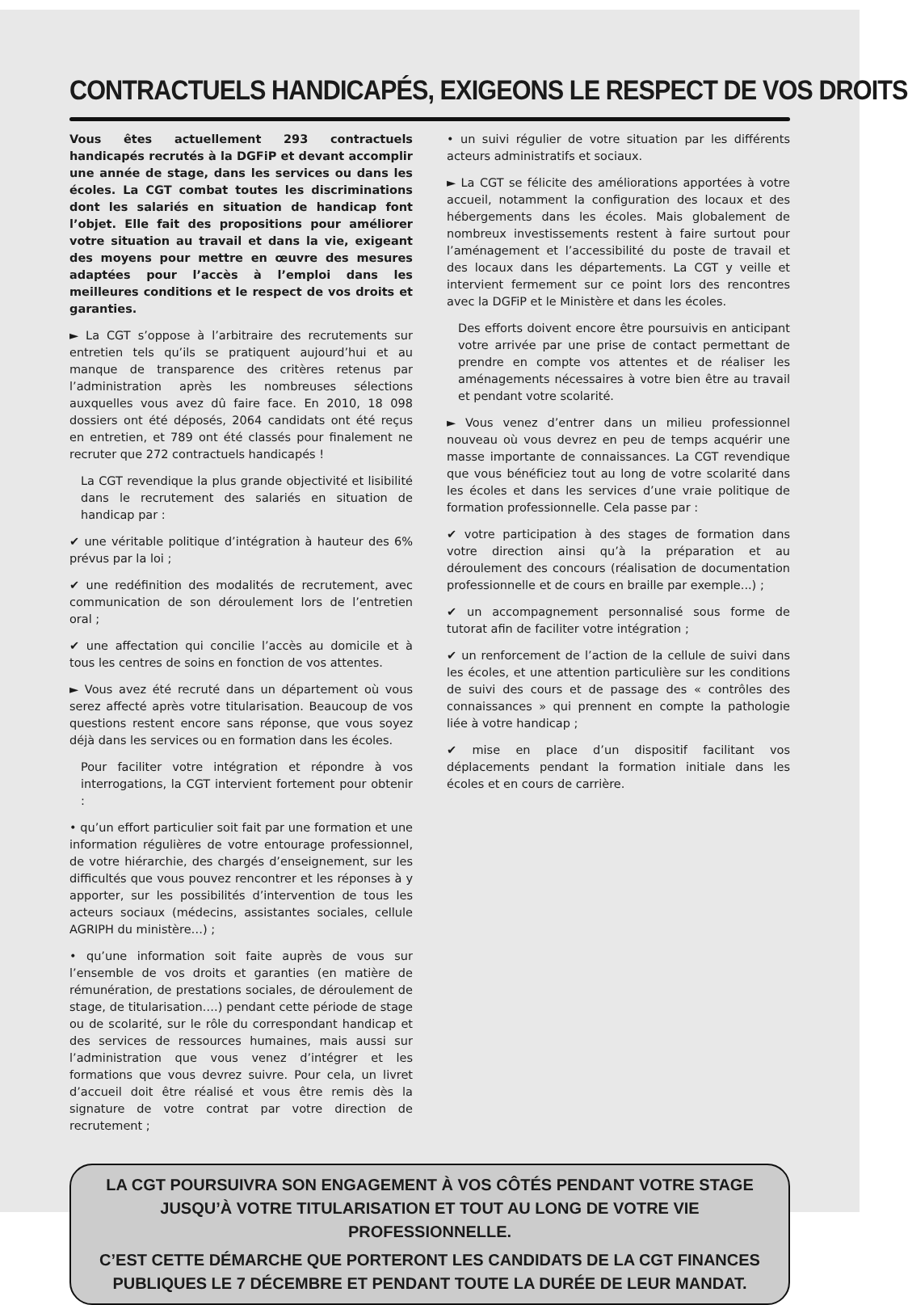CONTRACTUELS HANDICAPÉS, EXIGEONS LE RESPECT DE VOS DROITS
Vous êtes actuellement 293 contractuels handicapés recrutés à la DGFiP et devant accomplir une année de stage, dans les services ou dans les écoles. La CGT combat toutes les discriminations dont les salariés en situation de handicap font l’objet. Elle fait des propositions pour améliorer votre situation au travail et dans la vie, exigeant des moyens pour mettre en œuvre des mesures adaptées pour l’accès à l’emploi dans les meilleures conditions et le respect de vos droits et garanties.
► La CGT s’oppose à l’arbitraire des recrutements sur entretien tels qu’ils se pratiquent aujourd’hui et au manque de transparence des critères retenus par l’administration après les nombreuses sélections auxquelles vous avez dû faire face. En 2010, 18 098 dossiers ont été déposés, 2064 candidats ont été reçus en entretien, et 789 ont été classés pour finalement ne recruter que 272 contractuels handicapés !
La CGT revendique la plus grande objectivité et lisibilité dans le recrutement des salariés en situation de handicap par :
✔ une véritable politique d’intégration à hauteur des 6% prévus par la loi ;
✔ une redéfinition des modalités de recrutement, avec communication de son déroulement lors de l’entretien oral ;
✔ une affectation qui concilie l’accès au domicile et à tous les centres de soins en fonction de vos attentes.
► Vous avez été recruté dans un département où vous serez affecté après votre titularisation. Beaucoup de vos questions restent encore sans réponse, que vous soyez déjà dans les services ou en formation dans les écoles.
Pour faciliter votre intégration et répondre à vos interrogations, la CGT intervient fortement pour obtenir :
• qu’un effort particulier soit fait par une formation et une information régulières de votre entourage professionnel, de votre hiérarchie, des chargés d’enseignement, sur les difficultés que vous pouvez rencontrer et les réponses à y apporter, sur les possibilités d’intervention de tous les acteurs sociaux (médecins, assistantes sociales, cellule AGRIPH du ministère…) ;
• qu’une information soit faite auprès de vous sur l’ensemble de vos droits et garanties (en matière de rémunération, de prestations sociales, de déroulement de stage, de titularisation….) pendant cette période de stage ou de scolarité, sur le rôle du correspondant handicap et des services de ressources humaines, mais aussi sur l’administration que vous venez d’intégrer et les formations que vous devrez suivre. Pour cela, un livret d’accueil doit être réalisé et vous être remis dès la signature de votre contrat par votre direction de recrutement ;
• un suivi régulier de votre situation par les différents acteurs administratifs et sociaux.
► La CGT se félicite des améliorations apportées à votre accueil, notamment la configuration des locaux et des hébergements dans les écoles. Mais globalement de nombreux investissements restent à faire surtout pour l’aménagement et l’accessibilité du poste de travail et des locaux dans les départements. La CGT y veille et intervient fermement sur ce point lors des rencontres avec la DGFiP et le Ministère et dans les écoles.
Des efforts doivent encore être poursuivis en anticipant votre arrivée par une prise de contact permettant de prendre en compte vos attentes et de réaliser les aménagements nécessaires à votre bien être au travail et pendant votre scolarité.
► Vous venez d’entrer dans un milieu professionnel nouveau où vous devrez en peu de temps acquérir une masse importante de connaissances. La CGT revendique que vous bénéficiez tout au long de votre scolarité dans les écoles et dans les services d’une vraie politique de formation professionnelle. Cela passe par :
✔ votre participation à des stages de formation dans votre direction ainsi qu’à la préparation et au déroulement des concours (réalisation de documentation professionnelle et de cours en braille par exemple...) ;
✔ un accompagnement personnalisé sous forme de tutorat afin de faciliter votre intégration ;
✔ un renforcement de l’action de la cellule de suivi dans les écoles, et une attention particulière sur les conditions de suivi des cours et de passage des « contrôles des connaissances » qui prennent en compte la pathologie liée à votre handicap ;
✔ mise en place d’un dispositif facilitant vos déplacements pendant la formation initiale dans les écoles et en cours de carrière.
LA CGT POURSUIVRA SON ENGAGEMENT À VOS CÔTÉS PENDANT VOTRE STAGE JUSQU’À VOTRE TITULARISATION ET TOUT AU LONG DE VOTRE VIE PROFESSIONNELLE.
C’EST CETTE DÉMARCHE QUE PORTERONT LES CANDIDATS DE LA CGT FINANCES PUBLIQUES LE 7 DÉCEMBRE ET PENDANT TOUTE LA DURÉE DE LEUR MANDAT.